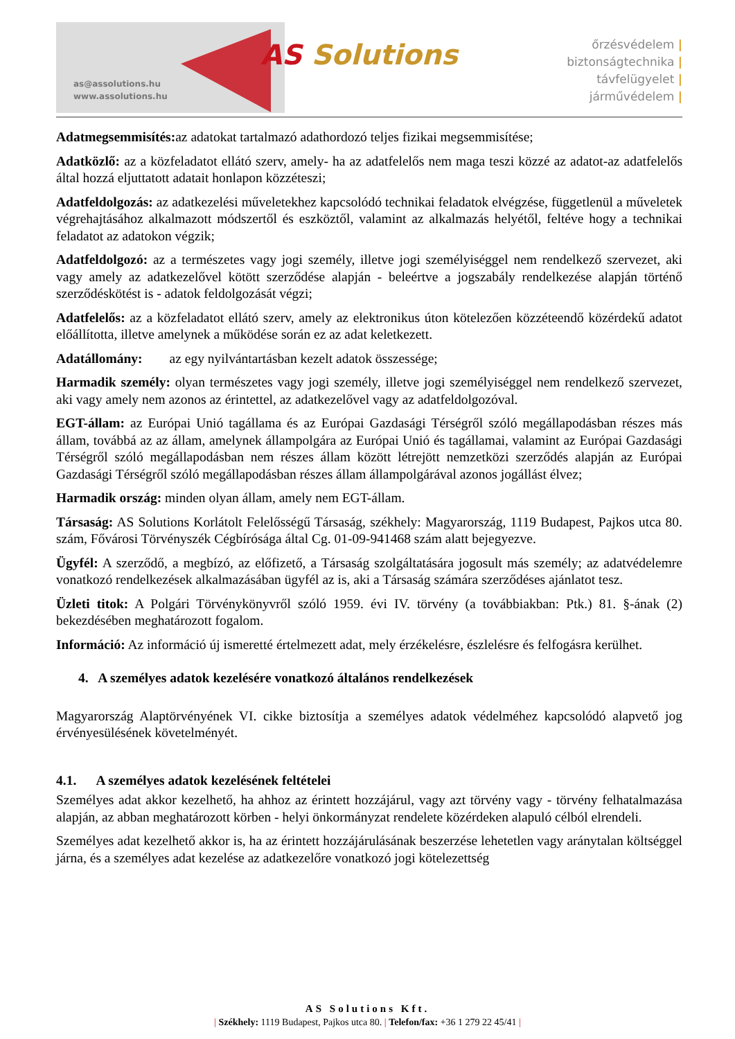as@assolutions.hu
www.assolutions.hu
AS Solutions
őrzésvédelem |
biztonságtechnika |
távfelügyelet |
járművédelem |
Adatmegsemmisítés: az adatokat tartalmazó adathordozó teljes fizikai megsemmisítése;
Adatközlő: az a közfeladatot ellátó szerv, amely- ha az adatfelelős nem maga teszi közzé az adatot-az adatfelelős által hozzá eljuttatott adatait honlapon közzéteszi;
Adatfeldolgozás: az adatkezelési műveletekhez kapcsolódó technikai feladatok elvégzése, függetlenül a műveletek végrehajtásához alkalmazott módszertől és eszköztől, valamint az alkalmazás helyétől, feltéve hogy a technikai feladatot az adatokon végzik;
Adatfeldolgozó: az a természetes vagy jogi személy, illetve jogi személyiséggel nem rendelkező szervezet, aki vagy amely az adatkezelővel kötött szerződése alapján - beleértve a jogszabály rendelkezése alapján történő szerződéskötést is - adatok feldolgozását végzi;
Adatfelelős: az a közfeladatot ellátó szerv, amely az elektronikus úton kötelezően közzéteendő közérdekű adatot előállította, illetve amelynek a működése során ez az adat keletkezett.
Adatállomány: az egy nyilvántartásban kezelt adatok összessége;
Harmadik személy: olyan természetes vagy jogi személy, illetve jogi személyiséggel nem rendelkező szervezet, aki vagy amely nem azonos az érintettel, az adatkezelővel vagy az adatfeldolgozóval.
EGT-állam: az Európai Unió tagállama és az Európai Gazdasági Térségről szóló megállapodásban részes más állam, továbbá az az állam, amelynek állampolgára az Európai Unió és tagállamai, valamint az Európai Gazdasági Térségről szóló megállapodásban nem részes állam között létrejött nemzetközi szerződés alapján az Európai Gazdasági Térségről szóló megállapodásban részes állam állampolgárával azonos jogállást élvez;
Harmadik ország: minden olyan állam, amely nem EGT-állam.
Társaság: AS Solutions Korlátolt Felelősségű Társaság, székhely: Magyarország, 1119 Budapest, Pajkos utca 80. szám, Fővárosi Törvényszék Cégbírósága által Cg. 01-09-941468 szám alatt bejegyezve.
Ügyfél: A szerződő, a megbízó, az előfizető, a Társaság szolgáltatására jogosult más személy; az adatvédelemre vonatkozó rendelkezések alkalmazásában ügyfél az is, aki a Társaság számára szerződéses ajánlatot tesz.
Üzleti titok: A Polgári Törvénykönyvről szóló 1959. évi IV. törvény (a továbbiakban: Ptk.) 81. §-ának (2) bekezdésében meghatározott fogalom.
Információ: Az információ új ismeretté értelmezett adat, mely érzékelésre, észlelésre és felfogásra kerülhet.
4. A személyes adatok kezelésére vonatkozó általános rendelkezések
Magyarország Alaptörvényének VI. cikke biztosítja a személyes adatok védelméhez kapcsolódó alapvető jog érvényesülésének követelményét.
4.1. A személyes adatok kezelésének feltételei
Személyes adat akkor kezelhető, ha ahhoz az érintett hozzájárul, vagy azt törvény vagy - törvény felhatalmazása alapján, az abban meghatározott körben - helyi önkormányzat rendelete közérdeken alapuló célból elrendeli.
Személyes adat kezelhető akkor is, ha az érintett hozzájárulásának beszerzése lehetetlen vagy aránytalan költséggel járna, és a személyes adat kezelése az adatkezelőre vonatkozó jogi kötelezettség
AS Solutions Kft.
| Székhely: 1119 Budapest, Pajkos utca 80. | Telefon/fax: +36 1 279 22 45/41 |